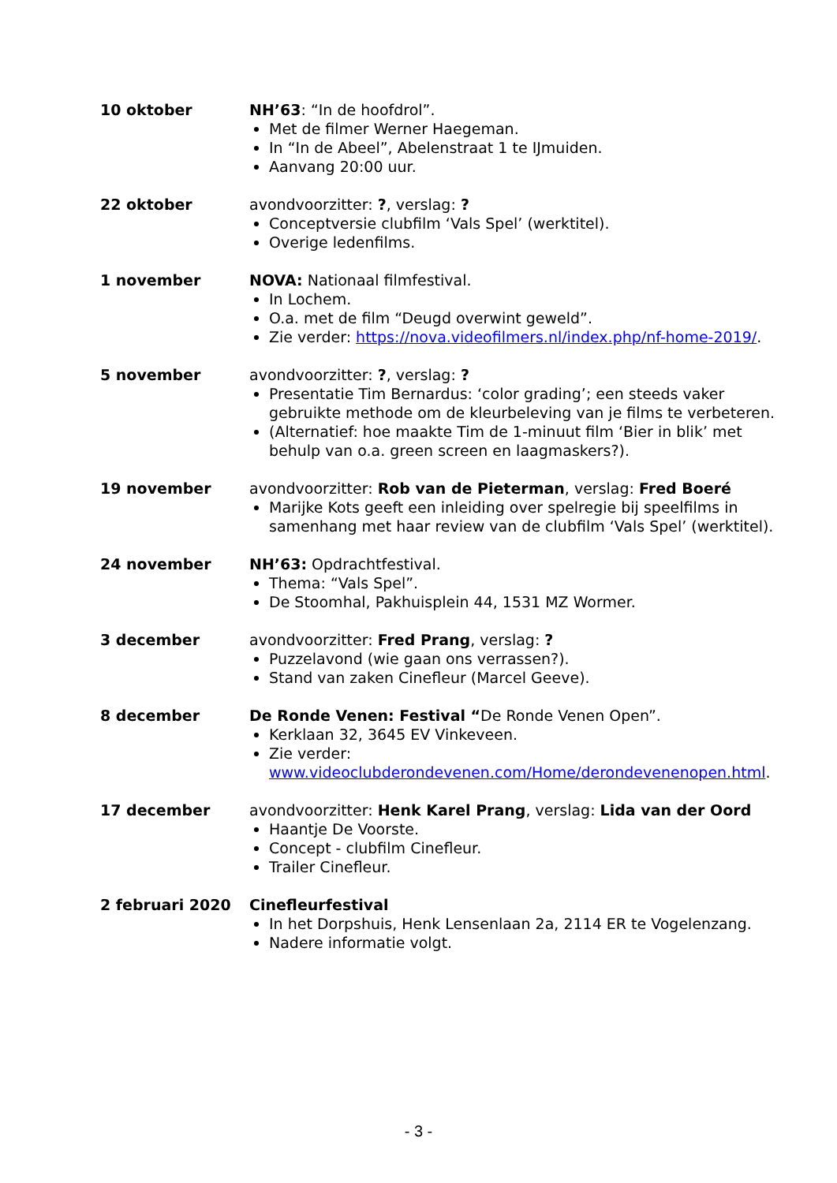10 oktober NH’63: “In de hoofdrol”.
Met de filmer Werner Haegeman.
In “In de Abeel”, Abelenstraat 1 te IJmuiden.
Aanvang 20:00 uur.
22 oktober avondvoorzitter: ?, verslag: ?
Conceptversie clubfilm ‘Vals Spel’ (werktitel).
Overige ledenfilms.
1 november NOVA: Nationaal filmfestival.
In Lochem.
O.a. met de film “Deugd overwint geweld”.
Zie verder: https://nova.videofilmers.nl/index.php/nf-home-2019/.
5 november avondvoorzitter: ?, verslag: ?
Presentatie Tim Bernardus: ‘color grading’; een steeds vaker gebruikte methode om de kleurbeleving van je films te verbeteren.
(Alternatief: hoe maakte Tim de 1-minuut film ‘Bier in blik’ met behulp van o.a. green screen en laagmaskers?).
19 november avondvoorzitter: Rob van de Pieterman, verslag: Fred Boeré
Marijke Kots geeft een inleiding over spelregie bij speelfilms in samenhang met haar review van de clubfilm ‘Vals Spel’ (werktitel).
24 november NH’63: Opdrachtfestival.
Thema: “Vals Spel”.
De Stoomhal, Pakhuisplein 44, 1531 MZ Wormer.
3 december avondvoorzitter: Fred Prang, verslag: ?
Puzzelavond (wie gaan ons verrassen?).
Stand van zaken Cinefleur (Marcel Geeve).
8 december De Ronde Venen: Festival “De Ronde Venen Open”.
Kerklaan 32, 3645 EV Vinkeveen.
Zie verder: www.videoclubderondevenen.com/Home/derondevenenopen.html.
17 december avondvoorzitter: Henk Karel Prang, verslag: Lida van der Oord
Haantje De Voorste.
Concept - clubfilm Cinefleur.
Trailer Cinefleur.
2 februari 2020 Cinefleurfestival
In het Dorpshuis, Henk Lensenlaan 2a, 2114 ER te Vogelenzang.
Nadere informatie volgt.
- 3 -